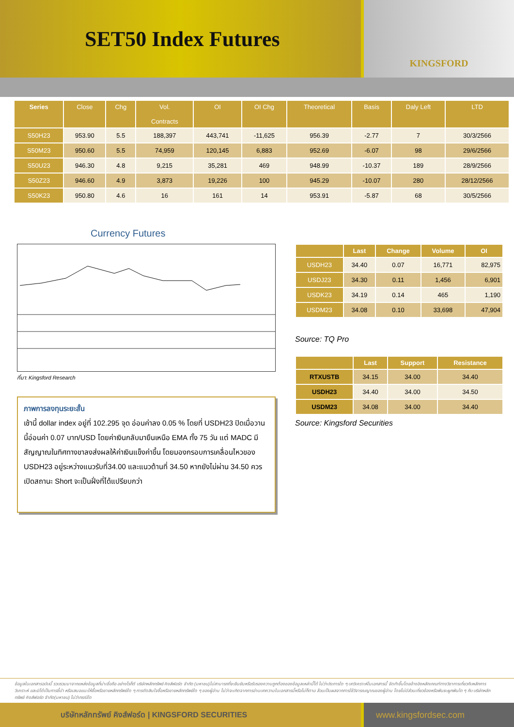SET50 Index Futures
KINGSFORD
| Series | Close | Chg | Vol. Contracts | OI | OI Chg | Theoretical | Basis | Daly Left | LTD |
| --- | --- | --- | --- | --- | --- | --- | --- | --- | --- |
| S50H23 | 953.90 | 5.5 | 188,397 | 443,741 | -11,625 | 956.39 | -2.77 | 7 | 30/3/2566 |
| S50M23 | 950.60 | 5.5 | 74,959 | 120,145 | 6,883 | 952.69 | -6.07 | 98 | 29/6/2566 |
| S50U23 | 946.30 | 4.8 | 9,215 | 35,281 | 469 | 948.99 | -10.37 | 189 | 28/9/2566 |
| S50Z23 | 946.60 | 4.9 | 3,873 | 19,226 | 100 | 945.29 | -10.07 | 280 | 28/12/2566 |
| S50K23 | 950.80 | 4.6 | 16 | 161 | 14 | 953.91 | -5.87 | 68 | 30/5/2566 |
Currency Futures
ที่มา: Kingsford Research
ภาพการลงทุนระยะสั้น
เช้านี้ dollar index อยู่ที่ 102.295 จุด อ่อนค่าลง 0.05 % โดยที่ USDH23 ปิดเมื่อวานนี้อ่อนค่า 0.07 บาท/USD โดยค่าเงินกลับมายืนเหนือ EMA ทั้ง 75 วัน แต่ MADC มีสัญญาณในทิศทางขาลงส่งผลให้ค่าเงินแข็งค่าขึ้น โดยมองกรอบการเคลื่อนไหวของ USDH23 อยู่ระหว่างแนวรับที่34.00 และแนวต้านที่ 34.50 หากยังไม่ผ่าน 34.50 ควรเปิดสถานะ Short จะเป็นฝั่งที่ได้แปรียบกว่า
| | Last | Change | Volume | OI |
| --- | --- | --- | --- | --- |
| USDH23 | 34.40 | 0.07 | 16,771 | 82,975 |
| USDJ23 | 34.30 | 0.11 | 1,456 | 6,901 |
| USDK23 | 34.19 | 0.14 | 465 | 1,190 |
| USDM23 | 34.08 | 0.10 | 33,698 | 47,904 |
Source: TQ Pro
| | Last | Support | Resistance |
| --- | --- | --- | --- |
| RTXUSTB | 34.15 | 34.00 | 34.40 |
| USDH23 | 34.40 | 34.00 | 34.50 |
| USDM23 | 34.08 | 34.00 | 34.40 |
Source: Kingsford Securities
ข้อมูลในเอกสารฉบับนี้ รวบรวมมาจากแหล่งข้อมูลที่น่าเชื่อถือ อย่างไรก็ดี บริษัทหลักทรัพย์ คิงส์ฟอร์ด จำกัด (มหาชน)ไม่สามารถที่จะยืนยันหรือรับรองความถูกต้องของข้อมูลเหล่านี้ได้ ไม่ว่าประการใด ๆ บทวิเคราะห์ในเอกสารนี้ จัดทำขึ้นโดยอ้างอิงหลักเกณฑ์ทางวิชาการเกี่ยวกับหลักการวิเคราะห์ และมิได้เป็นการชี้นำ หรือเสนอแนะให้ซื้อหรือขายหลักทรัพย์ใด ๆ การตัดสินใจซื้อหรือขายหลักทรัพย์ใด ๆ ของผู้อ่าน ไม่ว่าจะเกิดจากการอ่านบทความในเอกสารนี้หรือไม่ก็ตาม ล้วนเป็นผลจากการใช้วิจารณญาณของผู้อ่าน โดยไม่มีส่วนเกี่ยวข้องหรือพันธะผูกพันใด ๆ กับ บริษัทหลักทรัพย์ คิงส์ฟอร์ด จำกัด(มหาชน) ไม่ว่ากรณีใด
บริษัทหลักทรัพย์ คิงส์ฟอร์ด | KINGSFORD SECURITIES www.kingsfordsec.com